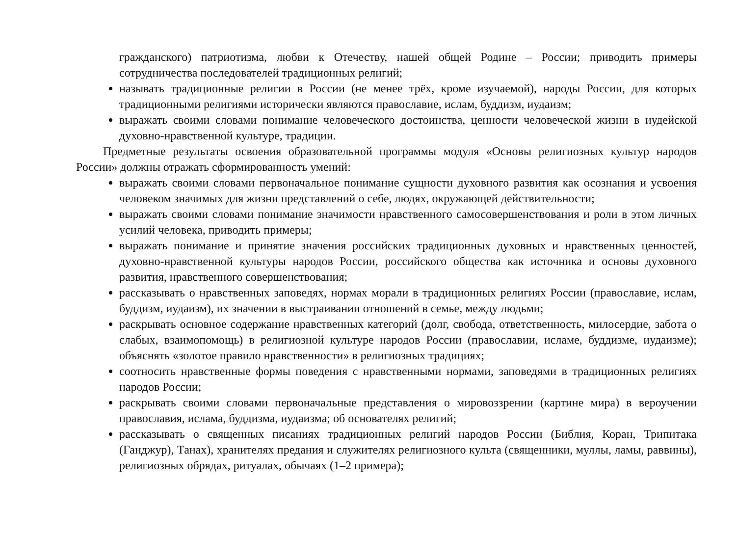гражданского) патриотизма, любви к Отечеству, нашей общей Родине – России; приводить примеры сотрудничества последователей традиционных религий;
называть традиционные религии в России (не менее трёх, кроме изучаемой), народы России, для которых традиционными религиями исторически являются православие, ислам, буддизм, иудаизм;
выражать своими словами понимание человеческого достоинства, ценности человеческой жизни в иудейской духовно-нравственной культуре, традиции.
Предметные результаты освоения образовательной программы модуля «Основы религиозных культур народов России» должны отражать сформированность умений:
выражать своими словами первоначальное понимание сущности духовного развития как осознания и усвоения человеком значимых для жизни представлений о себе, людях, окружающей действительности;
выражать своими словами понимание значимости нравственного самосовершенствования и роли в этом личных усилий человека, приводить примеры;
выражать понимание и принятие значения российских традиционных духовных и нравственных ценностей, духовно-нравственной культуры народов России, российского общества как источника и основы духовного развития, нравственного совершенствования;
рассказывать о нравственных заповедях, нормах морали в традиционных религиях России (православие, ислам, буддизм, иудаизм), их значении в выстраивании отношений в семье, между людьми;
раскрывать основное содержание нравственных категорий (долг, свобода, ответственность, милосердие, забота о слабых, взаимопомощь) в религиозной культуре народов России (православии, исламе, буддизме, иудаизме); объяснять «золотое правило нравственности» в религиозных традициях;
соотносить нравственные формы поведения с нравственными нормами, заповедями в традиционных религиях народов России;
раскрывать своими словами первоначальные представления о мировоззрении (картине мира) в вероучении православия, ислама, буддизма, иудаизма; об основателях религий;
рассказывать о священных писаниях традиционных религий народов России (Библия, Коран, Трипитака (Ганджур), Танах), хранителях предания и служителях религиозного культа (священники, муллы, ламы, раввины), религиозных обрядах, ритуалах, обычаях (1–2 примера);